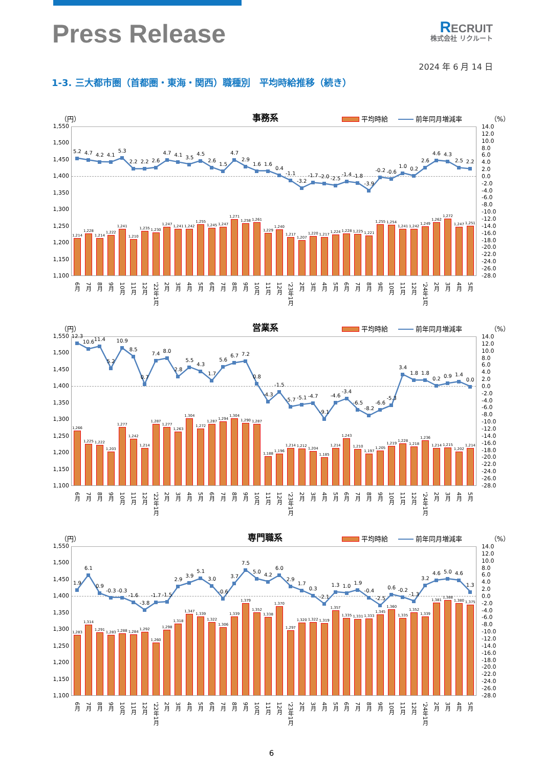Press Release
RECRUIT
株式会社 リクルート
2024 年 6 月 14 日
1-3. 三大都市圏（首都圏・東海・関西）職種別　平均時給推移（続き）
（円） 事務系 平均時給 前年同月増減率 （%）
1,550
1,500
1,450
1,400
1,350
1,300
1,250
1,200
1,150
1,100
5.2
1,214
4.7
1,228
4.2
1,214
4.1
1,222
5.3
1,241
2.2
1,210
2.2
1,235
2.6
1,230
4.7
1,247
4.1
1,241
3.5
1,242
4.5
1,255
2.6
1,245
1.5
1,247
4.7
1,271
2.9
1,258
1.6
1,261
1.6
1,229
0.4
1,240
-1.1
1,217
-3.2
1,207
-1.7
1,220
-2.0
1,217
-2.5
1,224
-1.4
1,228
-1.8
1,225
-3.9
1,221
-0.2
1,255
-0.6
1,254
1.0
1,241
0.2
1,242
2.6
1,249
4.6
1,262
4.3
1,272
2.5
1,247
2.2
1,251
14.0
12.0
10.0
8.0
6.0
4.0
2.0
0.0
-2.0
-4.0
-6.0
-8.0
-10.0
-12.0
-14.0
-16.0
-18.0
-20.0
-22.0
-24.0
-26.0
-28.0
6月 7月 8月 9月 10月 11月 12月 '22年1月 2月 3月 4月 5月 6月 7月 8月 9月 10月 11月 12月 '23年1月 2月 3月 4月 5月 6月 7月 8月 9月 10月 11月 12月 '24年1月 2月 3月 4月 5月
（円） 営業系 平均時給 前年同月増減率 （%）
1,550
1,500
1,450
1,400
1,350
1,300
1,250
1,200
1,150
1,100
12.3
1,266
10.6
1,225
11.4
1,222
5.2
1,203
10.9
1,277
8.5
1,242
0.7
1,214
7.4
1,287
8.0
1,277
2.8
1,263
5.5
1,304
4.3
1,272
1.7
1,287
5.6
1,294
6.7
1,304
7.2
1,290
0.8
1,287
-4.3
1,188
-1.5
1,196
-5.7
1,214
-5.1
1,212
-4.7
1,204
-9.1
1,185
-4.6
1,214
-3.4
1,243
-6.5
1,210
-8.2
1,197
-6.6
1,205
-5.3
1,219
3.4
1,228
1.8
1,218
1.8
1,236
0.2
1,214
0.9
1,215
1.4
1,202
0.0
1,214
14.0
12.0
10.0
8.0
6.0
4.0
2.0
0.0
-2.0
-4.0
-6.0
-8.0
-10.0
-12.0
-14.0
-16.0
-18.0
-20.0
-22.0
-24.0
-26.0
-28.0
6月 7月 8月 9月 10月 11月 12月 '22年1月 2月 3月 4月 5月 6月 7月 8月 9月 10月 11月 12月 '23年1月 2月 3月 4月 5月 6月 7月 8月 9月 10月 11月 12月 '24年1月 2月 3月 4月 5月
（円） 専門職系 平均時給 前年同月増減率 （%）
1,550
1,500
1,450
1,400
1,350
1,300
1,250
1,200
1,150
1,100
1.9
1,283
6.1
1,314
0.9
1,291
-0.3
1,283
-0.3
1,288
-1.6
1,284
-3.8
1,292
-1.7
1,260
-1.5
1,298
2.9
1,318
3.9
1,347
5.1
1,339
3.0
1,322
-0.6
1,306
3.7
1,339
7.5
1,379
5.0
1,352
4.2
1,338
6.0
1,370
2.9
1,297
1.7
1,320
0.3
1,322
-2.1
1,319
1.3
1,357
1.0
1,335
1.9
1,331
-0.4
1,333
-2.5
1,345
0.6
1,360
-0.2
1,335
-1.3
1,352
3.2
1,339
4.6
1,381
5.0
1,388
4.6
1,380
1.3
1,375
14.0
12.0
10.0
8.0
6.0
4.0
2.0
0.0
-2.0
-4.0
-6.0
-8.0
-10.0
-12.0
-14.0
-16.0
-18.0
-20.0
-22.0
-24.0
-26.0
-28.0
6月 7月 8月 9月 10月 11月 12月 '22年1月 2月 3月 4月 5月 6月 7月 8月 9月 10月 11月 12月 '23年1月 2月 3月 4月 5月 6月 7月 8月 9月 10月 11月 12月 '24年1月 2月 3月 4月 5月
6